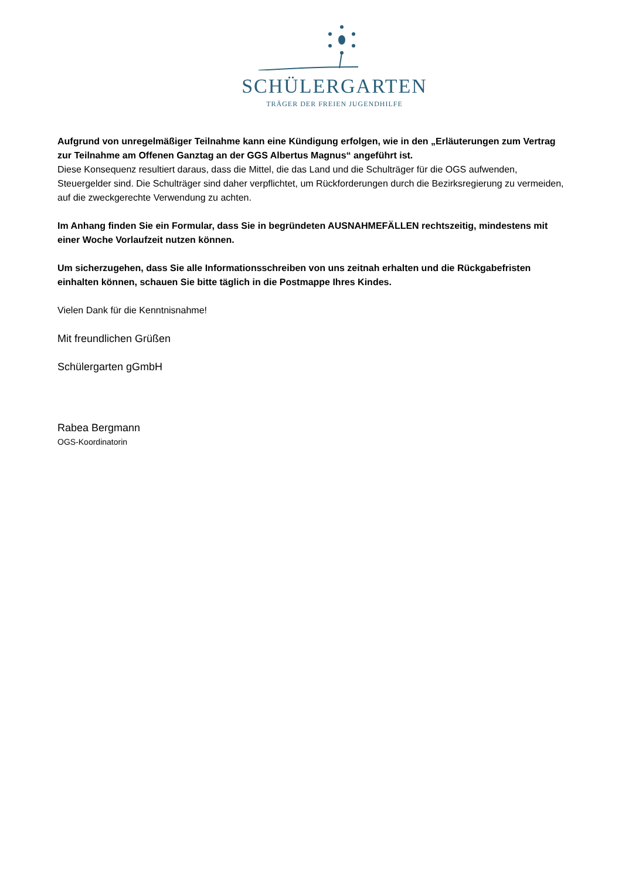SCHÜLERGARTEN
TRÄGER DER FREIEN JUGENDHILFE
Aufgrund von unregelmäßiger Teilnahme kann eine Kündigung erfolgen, wie in den „Erläuterungen zum Vertrag zur Teilnahme am Offenen Ganztag an der GGS Albertus Magnus“ angeführt ist.
Diese Konsequenz resultiert daraus, dass die Mittel, die das Land und die Schulträger für die OGS aufwenden, Steuergelder sind. Die Schulträger sind daher verpflichtet, um Rückforderungen durch die Bezirksregierung zu vermeiden, auf die zweckgerechte Verwendung zu achten.
Im Anhang finden Sie ein Formular, dass Sie in begründeten AUSNAHMEFÄLLEN rechtszeitig, mindestens mit einer Woche Vorlaufzeit nutzen können.
Um sicherzugehen, dass Sie alle Informationsschreiben von uns zeitnah erhalten und die Rückgabefristen einhalten können, schauen Sie bitte täglich in die Postmappe Ihres Kindes.
Vielen Dank für die Kenntnisnahme!
Mit freundlichen Grüßen
Schülergarten gGmbH
Rabea Bergmann
OGS-Koordinatorin